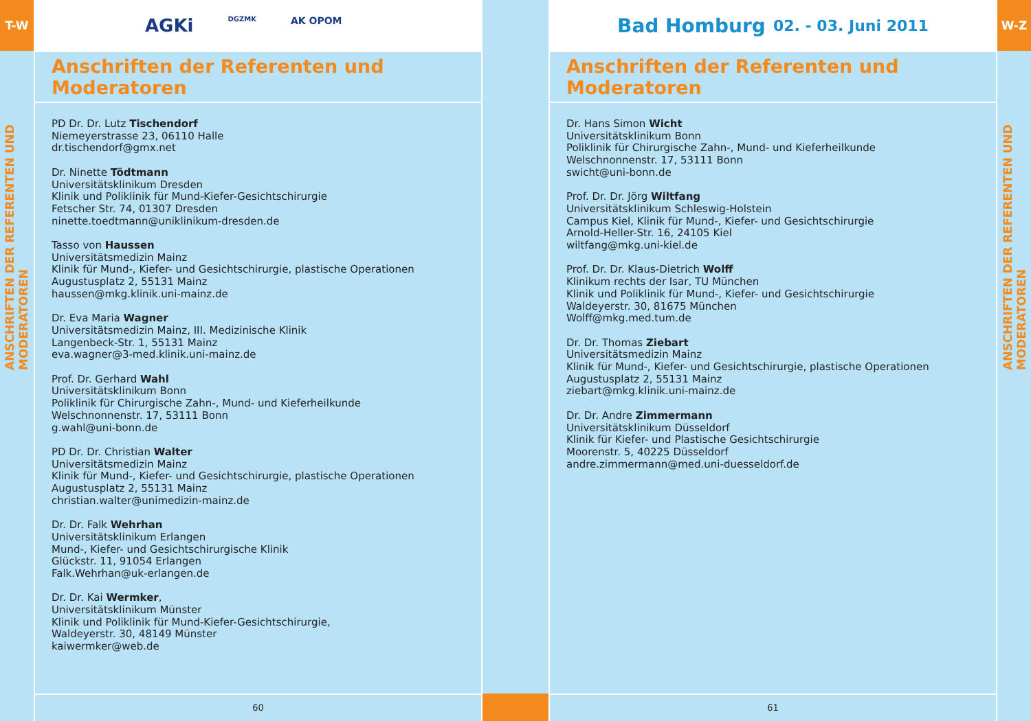T-W
ANSCHRIFTEN DER REFERENTEN UND MODERATOREN
AGKi DGZMK AK OPOM
Anschriften der Referenten und Moderatoren
PD Dr. Dr. Lutz Tischendorf
Niemeyerstrasse 23, 06110 Halle
dr.tischendorf@gmx.net
Dr. Ninette Tödtmann
Universitätsklinikum Dresden
Klinik und Poliklinik für Mund-Kiefer-Gesichtschirurgie
Fetscher Str. 74, 01307 Dresden
ninette.toedtmann@uniklinikum-dresden.de
Tasso von Haussen
Universitätsmedizin Mainz
Klinik für Mund-, Kiefer- und Gesichtschirurgie, plastische Operationen
Augustusplatz 2, 55131 Mainz
haussen@mkg.klinik.uni-mainz.de
Dr. Eva Maria Wagner
Universitätsmedizin Mainz, III. Medizinische Klinik
Langenbeck-Str. 1, 55131 Mainz
eva.wagner@3-med.klinik.uni-mainz.de
Prof. Dr. Gerhard Wahl
Universitätsklinikum Bonn
Poliklinik für Chirurgische Zahn-, Mund- und Kieferheilkunde
Welschnonnenstr. 17, 53111 Bonn
g.wahl@uni-bonn.de
PD Dr. Dr. Christian Walter
Universitätsmedizin Mainz
Klinik für Mund-, Kiefer- und Gesichtschirurgie, plastische Operationen
Augustusplatz 2, 55131 Mainz
christian.walter@unimedizin-mainz.de
Dr. Dr. Falk Wehrhan
Universitätsklinikum Erlangen
Mund-, Kiefer- und Gesichtschirurgische Klinik
Glückstr. 11, 91054 Erlangen
Falk.Wehrhan@uk-erlangen.de
Dr. Dr. Kai Wermker,
Universitätsklinikum Münster
Klinik und Poliklinik für Mund-Kiefer-Gesichtschirurgie,
Waldeyerstr. 30, 48149 Münster
kaiwermker@web.de
60
Bad Homburg 02. - 03. Juni 2011
Anschriften der Referenten und Moderatoren
Dr. Hans Simon Wicht
Universitätsklinikum Bonn
Poliklinik für Chirurgische Zahn-, Mund- und Kieferheilkunde
Welschnonnenstr. 17, 53111 Bonn
swicht@uni-bonn.de
Prof. Dr. Dr. Jörg Wiltfang
Universitätsklinikum Schleswig-Holstein
Campus Kiel, Klinik für Mund-, Kiefer- und Gesichtschirurgie
Arnold-Heller-Str. 16, 24105 Kiel
wiltfang@mkg.uni-kiel.de
Prof. Dr. Dr. Klaus-Dietrich Wolff
Klinikum rechts der Isar, TU München
Klinik und Poliklinik für Mund-, Kiefer- und Gesichtschirurgie
Waldeyerstr. 30, 81675 München
Wolff@mkg.med.tum.de
Dr. Dr. Thomas Ziebart
Universitätsmedizin Mainz
Klinik für Mund-, Kiefer- und Gesichtschirurgie, plastische Operationen
Augustusplatz 2, 55131 Mainz
ziebart@mkg.klinik.uni-mainz.de
Dr. Dr. Andre Zimmermann
Universitätsklinikum Düsseldorf
Klinik für Kiefer- und Plastische Gesichtschirurgie
Moorenstr. 5, 40225 Düsseldorf
andre.zimmermann@med.uni-duesseldorf.de
61
W-Z
ANSCHRIFTEN DER REFERENTEN UND MODERATOREN